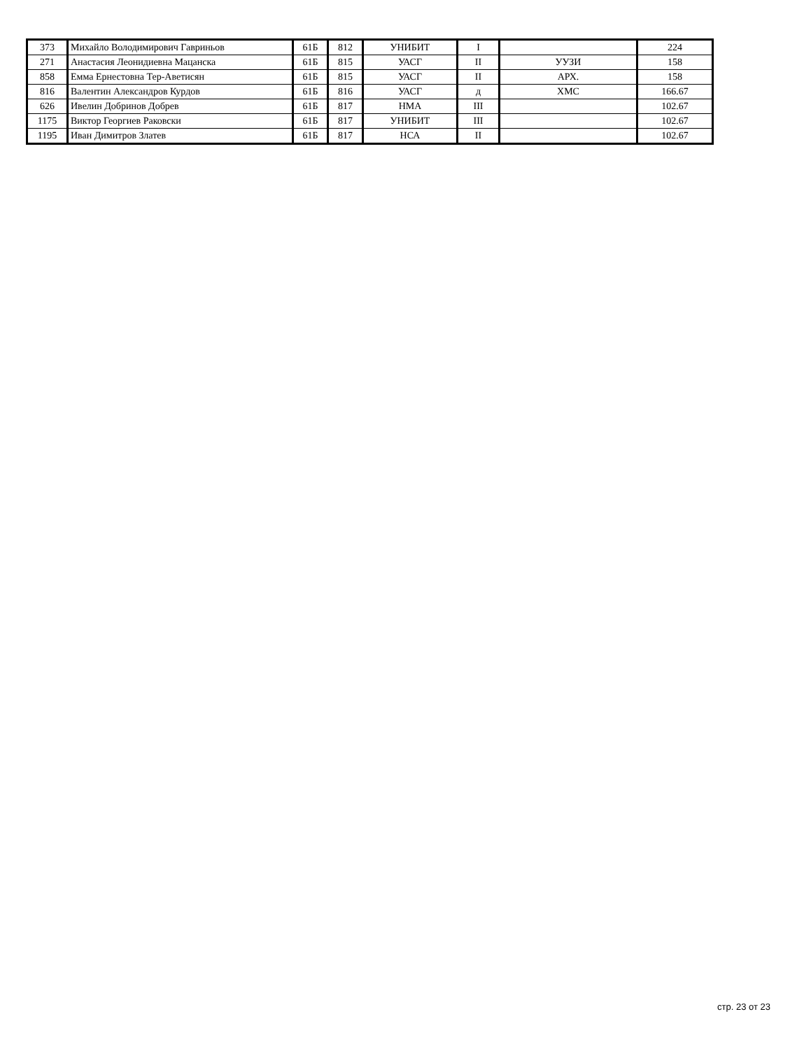| 373 | Михайло Володимирович Гавриньов | 61Б | 812 | УНИБИТ | I | | 224 |
| 271 | Анастасия Леонидиевна Мацанска | 61Б | 815 | УАСГ | II | УУЗИ | 158 |
| 858 | Емма Ернестовна Тер-Аветисян | 61Б | 815 | УАСГ | II | АРХ. | 158 |
| 816 | Валентин Александров Курдов | 61Б | 816 | УАСГ | д | ХМС | 166.67 |
| 626 | Ивелин Добринов Добрев | 61Б | 817 | НМА | III | | 102.67 |
| 1175 | Виктор Георгиев Раковски | 61Б | 817 | УНИБИТ | III | | 102.67 |
| 1195 | Иван Димитров Златев | 61Б | 817 | НСА | II | | 102.67 |
стр. 23 от 23